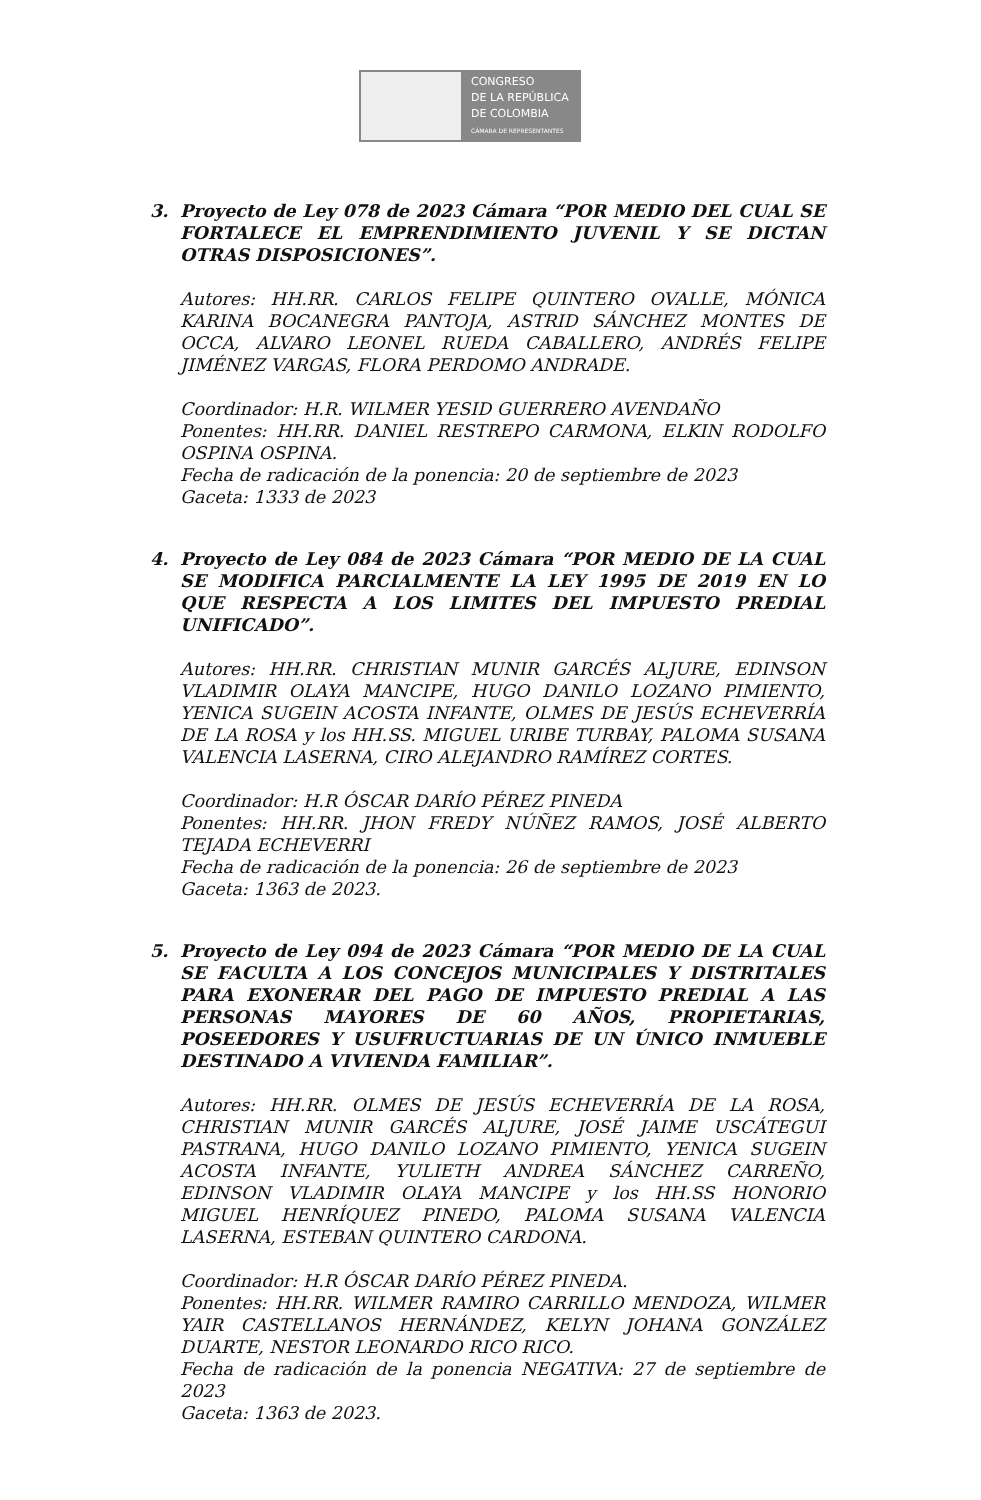CONGRESO
DE LA REPÚBLICA
DE COLOMBIA
CÁMARA DE REPRESENTANTES
3. Proyecto de Ley 078 de 2023 Cámara “POR MEDIO DEL CUAL SE FORTALECE EL EMPRENDIMIENTO JUVENIL Y SE DICTAN OTRAS DISPOSICIONES”.
Autores: HH.RR. CARLOS FELIPE QUINTERO OVALLE, MÓNICA KARINA BOCANEGRA PANTOJA, ASTRID SÁNCHEZ MONTES DE OCCA, ALVARO LEONEL RUEDA CABALLERO, ANDRÉS FELIPE JIMÉNEZ VARGAS, FLORA PERDOMO ANDRADE.
Coordinador: H.R. WILMER YESID GUERRERO AVENDAÑO
Ponentes: HH.RR. DANIEL RESTREPO CARMONA, ELKIN RODOLFO OSPINA OSPINA.
Fecha de radicación de la ponencia: 20 de septiembre de 2023
Gaceta: 1333 de 2023
4. Proyecto de Ley 084 de 2023 Cámara “POR MEDIO DE LA CUAL SE MODIFICA PARCIALMENTE LA LEY 1995 DE 2019 EN LO QUE RESPECTA A LOS LIMITES DEL IMPUESTO PREDIAL UNIFICADO”.
Autores: HH.RR. CHRISTIAN MUNIR GARCÉS ALJURE, EDINSON VLADIMIR OLAYA MANCIPE, HUGO DANILO LOZANO PIMIENTO, YENICA SUGEIN ACOSTA INFANTE, OLMES DE JESÚS ECHEVERRÍA DE LA ROSA y los HH.SS. MIGUEL URIBE TURBAY, PALOMA SUSANA VALENCIA LASERNA, CIRO ALEJANDRO RAMÍREZ CORTES.
Coordinador: H.R ÓSCAR DARÍO PÉREZ PINEDA
Ponentes: HH.RR. JHON FREDY NÚÑEZ RAMOS, JOSÉ ALBERTO TEJADA ECHEVERRI
Fecha de radicación de la ponencia: 26 de septiembre de 2023
Gaceta: 1363 de 2023.
5. Proyecto de Ley 094 de 2023 Cámara “POR MEDIO DE LA CUAL SE FACULTA A LOS CONCEJOS MUNICIPALES Y DISTRITALES PARA EXONERAR DEL PAGO DE IMPUESTO PREDIAL A LAS PERSONAS MAYORES DE 60 AÑOS, PROPIETARIAS, POSEEDORES Y USUFRUCTUARIAS DE UN ÚNICO INMUEBLE DESTINADO A VIVIENDA FAMILIAR”.
Autores: HH.RR. OLMES DE JESÚS ECHEVERRÍA DE LA ROSA, CHRISTIAN MUNIR GARCÉS ALJURE, JOSÉ JAIME USCÁTEGUI PASTRANA, HUGO DANILO LOZANO PIMIENTO, YENICA SUGEIN ACOSTA INFANTE, YULIETH ANDREA SÁNCHEZ CARREÑO, EDINSON VLADIMIR OLAYA MANCIPE y los HH.SS HONORIO MIGUEL HENRÍQUEZ PINEDO, PALOMA SUSANA VALENCIA LASERNA, ESTEBAN QUINTERO CARDONA.
Coordinador: H.R ÓSCAR DARÍO PÉREZ PINEDA.
Ponentes: HH.RR. WILMER RAMIRO CARRILLO MENDOZA, WILMER YAIR CASTELLANOS HERNÁNDEZ, KELYN JOHANA GONZÁLEZ DUARTE, NESTOR LEONARDO RICO RICO.
Fecha de radicación de la ponencia NEGATIVA: 27 de septiembre de 2023
Gaceta: 1363 de 2023.